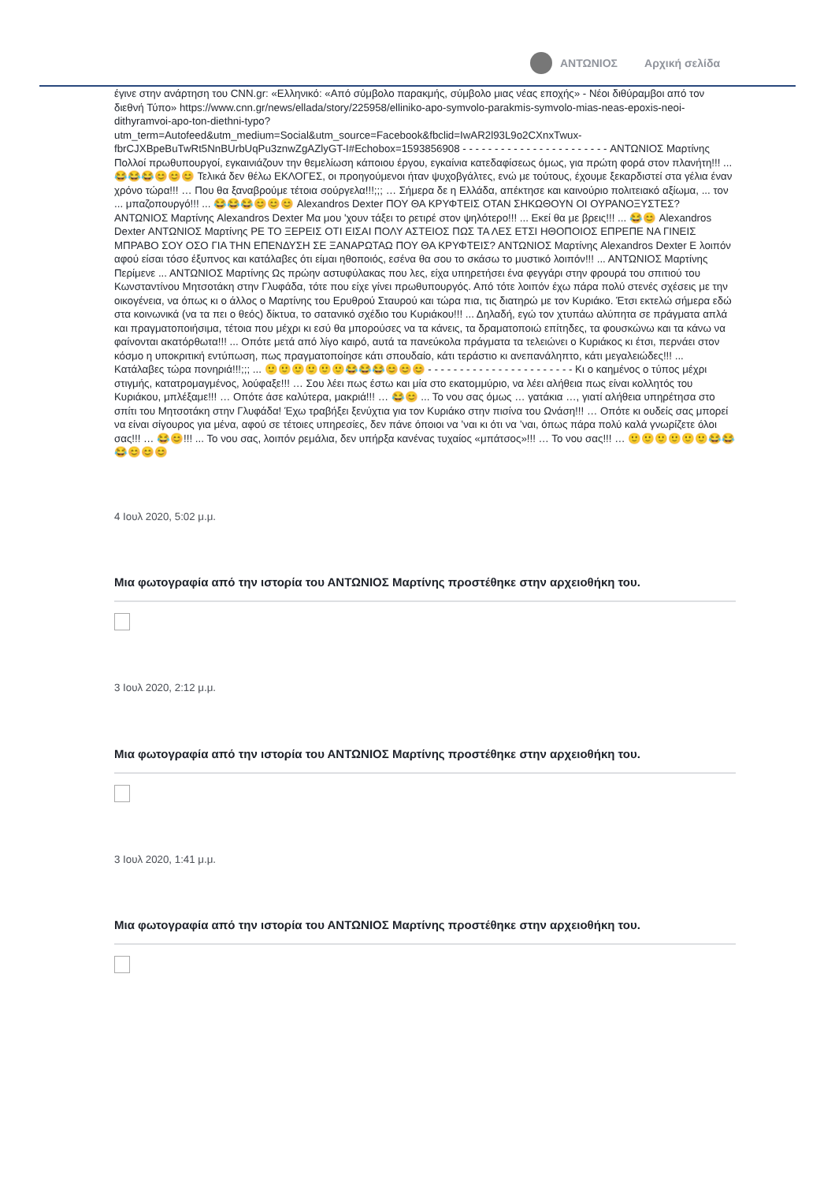ΑΝΤΩΝΙΟΣ Αρχική σελίδα
έγινε στην ανάρτηση του CNN.gr: «Ελληνικό: «Από σύμβολο παρακμής, σύμβολο μιας νέας εποχής» - Νέοι διθύραμβοι από τον διεθνή Τύπο» https://www.cnn.gr/news/ellada/story/225958/elliniko-apo-symvolo-parakmis-symvolo-mias-neas-epoxis-neoi-dithyramvoi-apo-ton-diethni-typo?utm_term=Autofeed&utm_medium=Social&utm_source=Facebook&fbclid=IwAR2l93L9o2CXnxTwux-fbrCJXBpeBuTwRt5NnBUrbUqPu3znwZgAZlyGT-I#Echobox=1593856908 - - - - - - - - - - - - - - - - - - - - - - - ΑΝΤΩΝΙΟΣ Μαρτίνης Πολλοί πρωθυπουργοί, εγκαινιάζουν την θεμελίωση κάποιου έργου, εγκαίνια κατεδαφίσεως όμως, για πρώτη φορά στον πλανήτη!!! ... 😂😂😂😊😊😊 Τελικά δεν θέλω ΕΚΛΟΓΕΣ, οι προηγούμενοι ήταν ψυχοβγάλτες, ενώ με τούτους, έχουμε ξεκαρδιστεί στα γέλια έναν χρόνο τώρα!!! … Που θα ξαναβρούμε τέτοια σούργελα!!!;;; … Σήμερα δε η Ελλάδα, απέκτησε και καινούριο πολιτειακό αξίωμα, ... τον ... μπαζοπουργό!!! ... 😂😂😂😊😊😊 Alexandros Dexter ΠΟΥ ΘΑ ΚΡΥΦΤΕΙΣ ΟΤΑΝ ΣΗΚΩΘΟΥΝ ΟΙ ΟΥΡΑΝΟΞΥΣΤΕΣ? ΑΝΤΩΝΙΟΣ Μαρτίνης Alexandros Dexter Μα μου 'χουν τάξει το ρετιρέ στον ψηλότερο!!! ... Εκεί θα με βρεις!!! ... 😂😊 Alexandros Dexter ΑΝΤΩΝΙΟΣ Μαρτίνης ΡΕ ΤΟ ΞΕΡΕΙΣ ΟΤΙ ΕΙΣΑΙ ΠΟΛΥ ΑΣΤΕΙΟΣ ΠΩΣ ΤΑ ΛΕΣ ΕΤΣΙ ΗΘΟΠΟΙΟΣ ΕΠΡΕΠΕ ΝΑ ΓΙΝΕΙΣ ΜΠΡΑΒΟ ΣΟΥ ΟΣΟ ΓΙΑ ΤΗΝ ΕΠΕΝΔΥΣΗ ΣΕ ΞΑΝΑΡΩΤΑΩ ΠΟΥ ΘΑ ΚΡΥΦΤΕΙΣ? ΑΝΤΩΝΙΟΣ Μαρτίνης Alexandros Dexter Ε λοιπόν αφού είσαι τόσο έξυπνος και κατάλαβες ότι είμαι ηθοποιός, εσένα θα σου το σκάσω το μυστικό λοιπόν!!! ... ΑΝΤΩΝΙΟΣ Μαρτίνης Περίμενε ... ΑΝΤΩΝΙΟΣ Μαρτίνης Ως πρώην αστυφύλακας που λες, είχα υπηρετήσει ένα φεγγάρι στην φρουρά του σπιτιού του Κωνσταντίνου Μητσοτάκη στην Γλυφάδα, τότε που είχε γίνει πρωθυπουργός. Από τότε λοιπόν έχω πάρα πολύ στενές σχέσεις με την οικογένεια, να όπως κι ο άλλος ο Μαρτίνης του Ερυθρού Σταυρού και τώρα πια, τις διατηρώ με τον Κυριάκο. Έτσι εκτελώ σήμερα εδώ στα κοινωνικά (να τα πει ο θεός) δίκτυα, το σατανικό σχέδιο του Κυριάκου!!! ... Δηλαδή, εγώ τον χτυπάω αλύπητα σε πράγματα απλά και πραγματοποιήσιμα, τέτοια που μέχρι κι εσύ θα μπορούσες να τα κάνεις, τα δραματοποιώ επίτηδες, τα φουσκώνω και τα κάνω να φαίνονται ακατόρθωτα!!! ... Οπότε μετά από λίγο καιρό, αυτά τα πανεύκολα πράγματα τα τελειώνει ο Κυριάκος κι έτσι, περνάει στον κόσμο η υποκριτική εντύπωση, πως πραγματοποίησε κάτι σπουδαίο, κάτι τεράστιο κι ανεπανάληπτο, κάτι μεγαλειώδες!!! ... Κατάλαβες τώρα πονηριά!!!;;; ... 🙂🙂🙂🙂🙂🙂😂😂😂😊😊😊 - - - - - - - - - - - - - - - - - - - - - - - Κι ο καημένος ο τύπος μέχρι στιγμής, κατατρομαγμένος, λούφαξε!!! … Σου λέει πως έστω και μία στο εκατομμύριο, να λέει αλήθεια πως είναι κολλητός του Κυριάκου, μπλέξαμε!!! … Οπότε άσε καλύτερα, μακριά!!! … 😂😊 ... Το νου σας όμως … γατάκια …, γιατί αλήθεια υπηρέτησα στο σπίτι του Μητσοτάκη στην Γλυφάδα! Έχω τραβήξει ξενύχτια για τον Κυριάκο στην πισίνα του Ωνάση!!! … Οπότε κι ουδείς σας μπορεί να είναι σίγουρος για μένα, αφού σε τέτοιες υπηρεσίες, δεν πάνε όποιοι να ’ναι κι ότι να ’ναι, όπως πάρα πολύ καλά γνωρίζετε όλοι σας!!! … 😂😊!!! ... Το νου σας, λοιπόν ρεμάλια, δεν υπήρξα κανένας τυχαίος «μπάτσος»!!! … Το νου σας!!! … 🙂🙂🙂🙂🙂🙂😂😂😂😊😊😊
4 Ιουλ 2020, 5:02 μ.μ.
Μια φωτογραφία από την ιστορία του ΑΝΤΩΝΙΟΣ Μαρτίνης προστέθηκε στην αρχειοθήκη του.
3 Ιουλ 2020, 2:12 μ.μ.
Μια φωτογραφία από την ιστορία του ΑΝΤΩΝΙΟΣ Μαρτίνης προστέθηκε στην αρχειοθήκη του.
3 Ιουλ 2020, 1:41 μ.μ.
Μια φωτογραφία από την ιστορία του ΑΝΤΩΝΙΟΣ Μαρτίνης προστέθηκε στην αρχειοθήκη του.